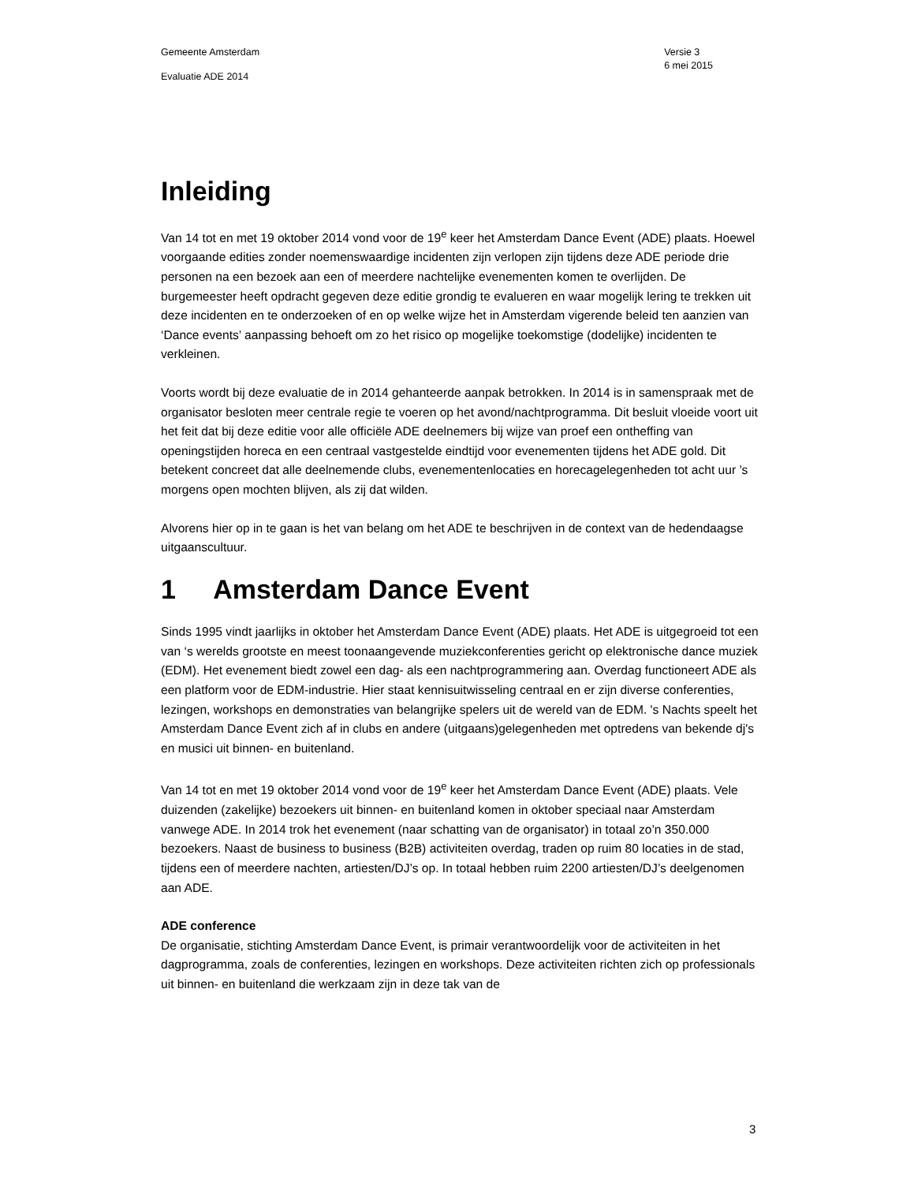Gemeente Amsterdam
Evaluatie ADE 2014
Versie 3
6 mei 2015
Inleiding
Van 14 tot en met 19 oktober 2014 vond voor de 19<sup>e</sup> keer het Amsterdam Dance Event (ADE) plaats. Hoewel voorgaande edities zonder noemenswaardige incidenten zijn verlopen zijn tijdens deze ADE periode drie personen na een bezoek aan een of meerdere nachtelijke evenementen komen te overlijden. De burgemeester heeft opdracht gegeven deze editie grondig te evalueren en waar mogelijk lering te trekken uit deze incidenten en te onderzoeken of en op welke wijze het in Amsterdam vigerende beleid ten aanzien van ‘Dance events’ aanpassing behoeft om zo het risico op mogelijke toekomstige (dodelijke) incidenten te verkleinen.
Voorts wordt bij deze evaluatie de in 2014 gehanteerde aanpak betrokken. In 2014 is in samenspraak met de organisator besloten meer centrale regie te voeren op het avond/nachtprogramma. Dit besluit vloeide voort uit het feit dat bij deze editie voor alle officiële ADE deelnemers bij wijze van proef een ontheffing van openingstijden horeca en een centraal vastgestelde eindtijd voor evenementen tijdens het ADE gold. Dit betekent concreet dat alle deelnemende clubs, evenementenlocaties en horecagelegenheden tot acht uur ’s morgens open mochten blijven, als zij dat wilden.
Alvorens hier op in te gaan is het van belang om het ADE te beschrijven in de context van de hedendaagse uitgaanscultuur.
1 Amsterdam Dance Event
Sinds 1995 vindt jaarlijks in oktober het Amsterdam Dance Event (ADE) plaats. Het ADE is uitgegroeid tot een van ‘s werelds grootste en meest toonaangevende muziekconferenties gericht op elektronische dance muziek (EDM). Het evenement biedt zowel een dag- als een nachtprogrammering aan. Overdag functioneert ADE als een platform voor de EDM-industrie. Hier staat kennisuitwisseling centraal en er zijn diverse conferenties, lezingen, workshops en demonstraties van belangrijke spelers uit de wereld van de EDM. 's Nachts speelt het Amsterdam Dance Event zich af in clubs en andere (uitgaans)gelegenheden met optredens van bekende dj's en musici uit binnen- en buitenland.
Van 14 tot en met 19 oktober 2014 vond voor de 19<sup>e</sup> keer het Amsterdam Dance Event (ADE) plaats. Vele duizenden (zakelijke) bezoekers uit binnen- en buitenland komen in oktober speciaal naar Amsterdam vanwege ADE. In 2014 trok het evenement (naar schatting van de organisator) in totaal zo’n 350.000 bezoekers. Naast de business to business (B2B) activiteiten overdag, traden op ruim 80 locaties in de stad, tijdens een of meerdere nachten, artiesten/DJ’s op. In totaal hebben ruim 2200 artiesten/DJ’s deelgenomen aan ADE.
ADE conference
De organisatie, stichting Amsterdam Dance Event, is primair verantwoordelijk voor de activiteiten in het dagprogramma, zoals de conferenties, lezingen en workshops. Deze activiteiten richten zich op professionals uit binnen- en buitenland die werkzaam zijn in deze tak van de
3